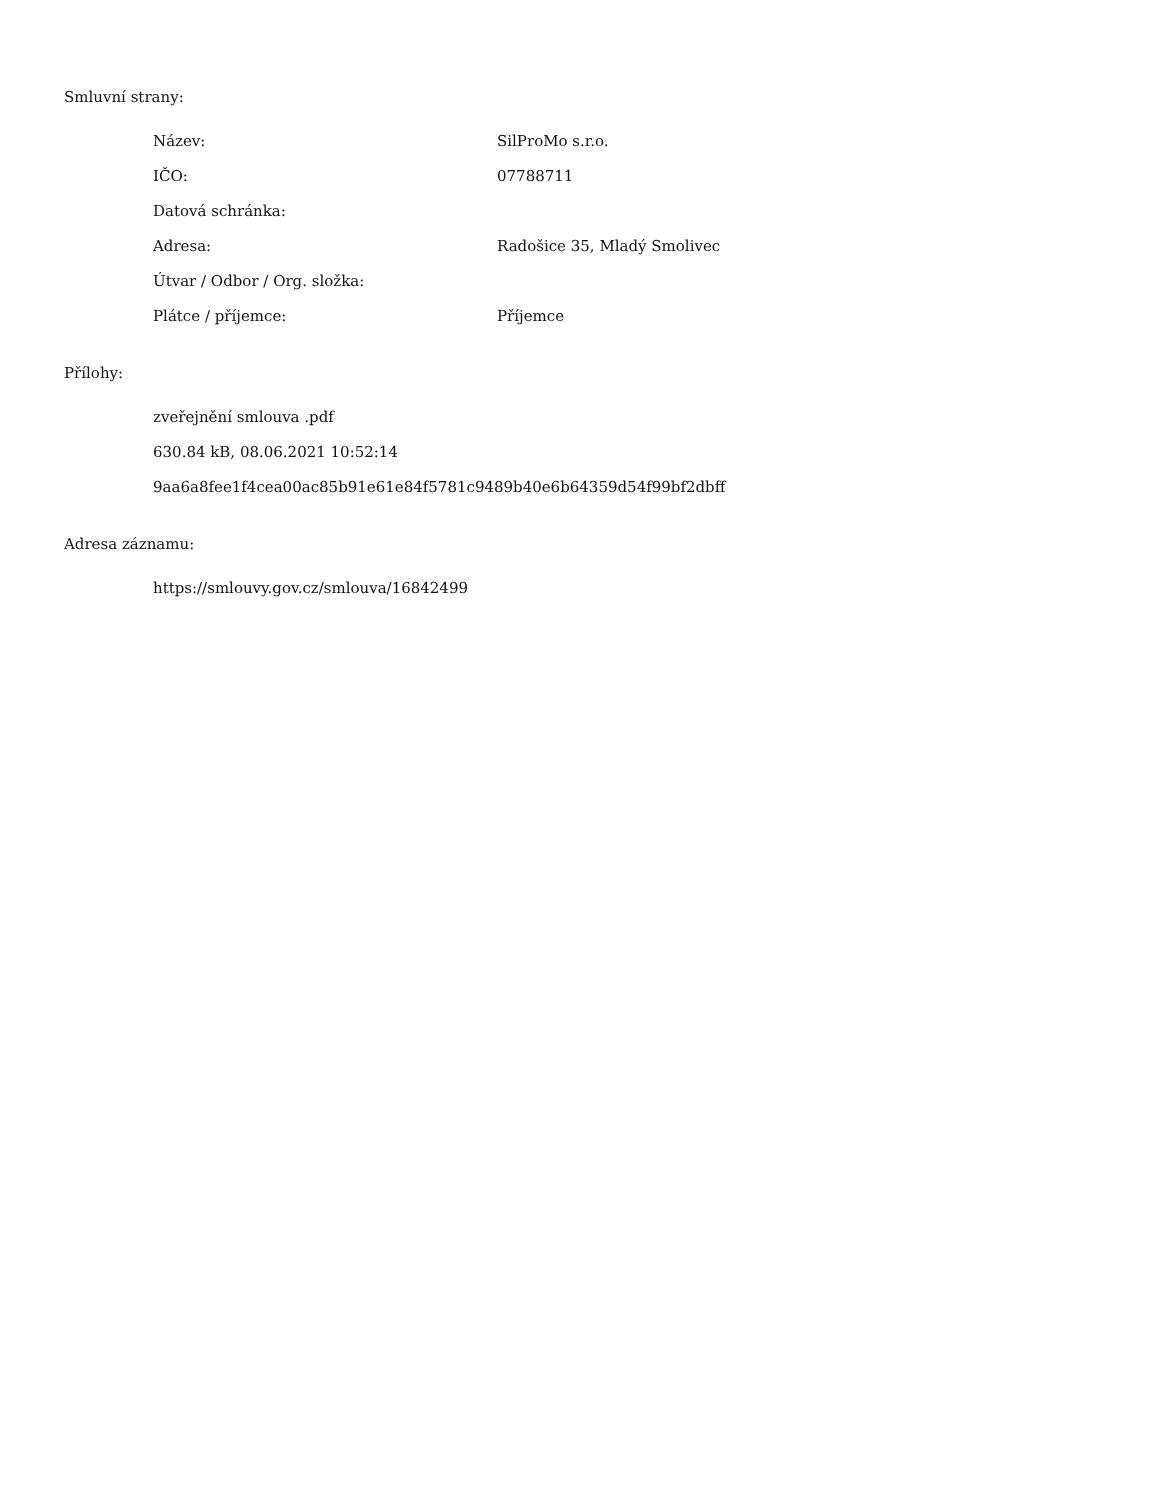Smluvní strany:
| Název: | SilProMo s.r.o. |
| IČO: | 07788711 |
| Datová schránka: | |
| Adresa: | Radošice 35, Mladý Smolivec |
| Útvar / Odbor / Org. složka: | |
| Plátce / příjemce: | Příjemce |
Přílohy:
zveřejnění smlouva .pdf
630.84 kB, 08.06.2021 10:52:14
9aa6a8fee1f4cea00ac85b91e61e84f5781c9489b40e6b64359d54f99bf2dbff
Adresa záznamu:
https://smlouvy.gov.cz/smlouva/16842499